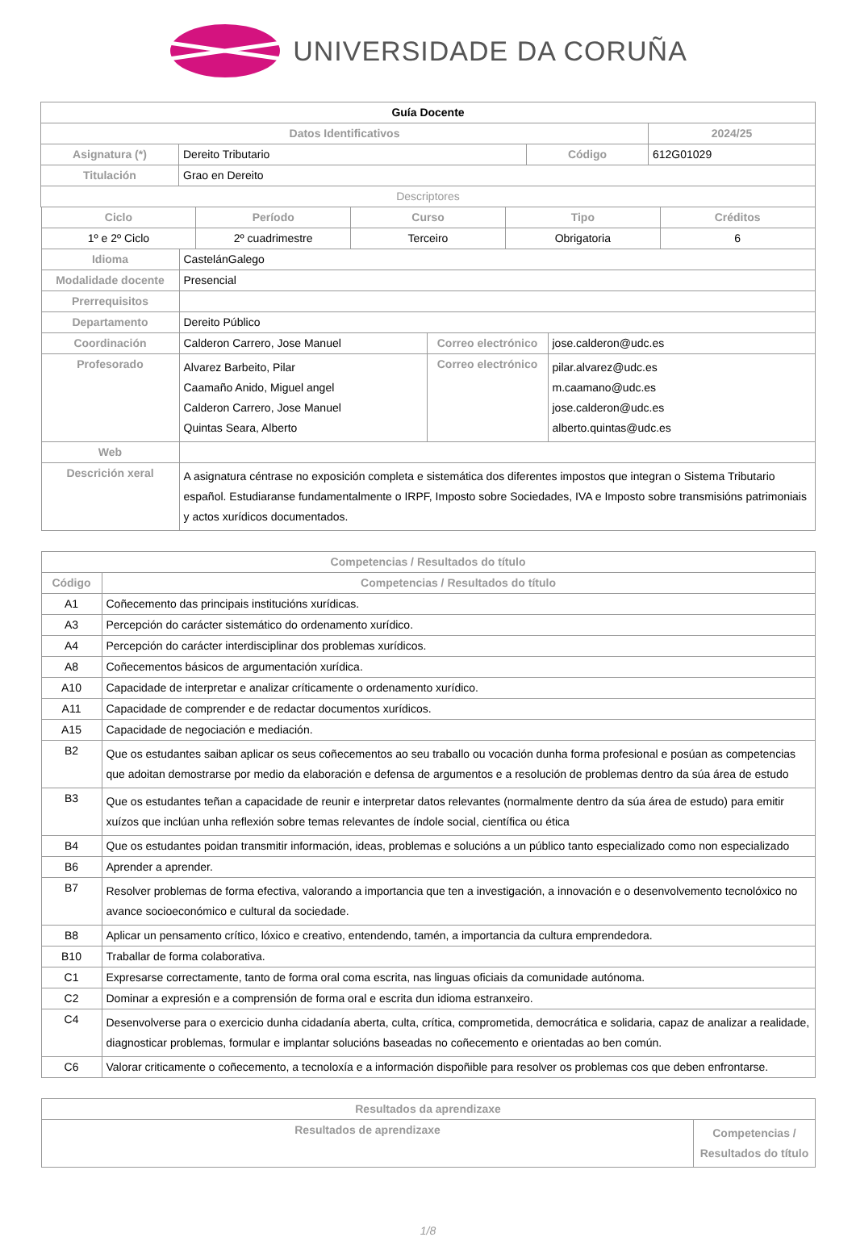UNIVERSIDADE DA CORUÑA
| Guía Docente | | | |
| Datos Identificativos | | | 2024/25 |
| Asignatura (*) | Dereito Tributario | Código | 612G01029 |
| Titulación | Grao en Dereito | | |
| Descriptores | | | |
| Ciclo | Período | Curso | Tipo | Créditos |
| --- | --- | --- | --- | --- |
| 1º e 2º Ciclo | 2º cuadrimestre | Terceiro | Obrigatoria | 6 |
| Idioma | CastelánGalego | | |
| Modalidade docente | Presencial | | |
| Prerrequisitos | | | |
| Departamento | Dereito Público | | |
| Coordinación | Calderon Carrero, Jose Manuel | Correo electrónico | jose.calderon@udc.es |
| Profesorado | Alvarez Barbeito, Pilar Caamaño Anido, Miguel angel Calderon Carrero, Jose Manuel Quintas Seara, Alberto | Correo electrónico | pilar.alvarez@udc.es m.caamano@udc.es jose.calderon@udc.es alberto.quintas@udc.es |
| Web | | | |
| Descrición xeral | A asignatura céntrase no exposición completa e sistemática dos diferentes impostos que integran o Sistema Tributario español. Estudiaranse fundamentalmente o IRPF, Imposto sobre Sociedades, IVA e Imposto sobre transmisións patrimoniais y actos xurídicos documentados. | | |
| Competencias / Resultados do título | |
| --- | --- |
| Código | Competencias / Resultados do título |
| A1 | Coñecemento das principais institucións xurídicas. |
| A3 | Percepción do carácter sistemático do ordenamento xurídico. |
| A4 | Percepción do carácter interdisciplinar dos problemas xurídicos. |
| A8 | Coñecementos básicos de argumentación xurídica. |
| A10 | Capacidade de interpretar e analizar críticamente o ordenamento xurídico. |
| A11 | Capacidade de comprender e de redactar documentos xurídicos. |
| A15 | Capacidade de negociación e mediación. |
| B2 | Que os estudantes saiban aplicar os seus coñecementos ao seu traballo ou vocación dunha forma profesional e posúan as competencias que adoitan demostrarse por medio da elaboración e defensa de argumentos e a resolución de problemas dentro da súa área de estudo |
| B3 | Que os estudantes teñan a capacidade de reunir e interpretar datos relevantes (normalmente dentro da súa área de estudo) para emitir xuízos que inclúan unha reflexión sobre temas relevantes de índole social, científica ou ética |
| B4 | Que os estudantes poidan transmitir información, ideas, problemas e solucións a un público tanto especializado como non especializado |
| B6 | Aprender a aprender. |
| B7 | Resolver problemas de forma efectiva, valorando a importancia que ten a investigación, a innovación e o desenvolvemento tecnolóxico no avance socioeconómico e cultural da sociedade. |
| B8 | Aplicar un pensamento crítico, lóxico e creativo, entendendo, tamén, a importancia da cultura emprendedora. |
| B10 | Traballar de forma colaborativa. |
| C1 | Expresarse correctamente, tanto de forma oral coma escrita, nas linguas oficiais da comunidade autónoma. |
| C2 | Dominar a expresión e a comprensión de forma oral e escrita dun idioma estranxeiro. |
| C4 | Desenvolverse para o exercicio dunha cidadanía aberta, culta, crítica, comprometida, democrática e solidaria, capaz de analizar a realidade, diagnosticar problemas, formular e implantar solucións baseadas no coñecemento e orientadas ao ben común. |
| C6 | Valorar criticamente o coñecemento, a tecnoloxía e a información dispoñible para resolver os problemas cos que deben enfrontarse. |
| Resultados da aprendizaxe | |
| --- | --- |
| Resultados de aprendizaxe | Competencias / Resultados do título |
1/8